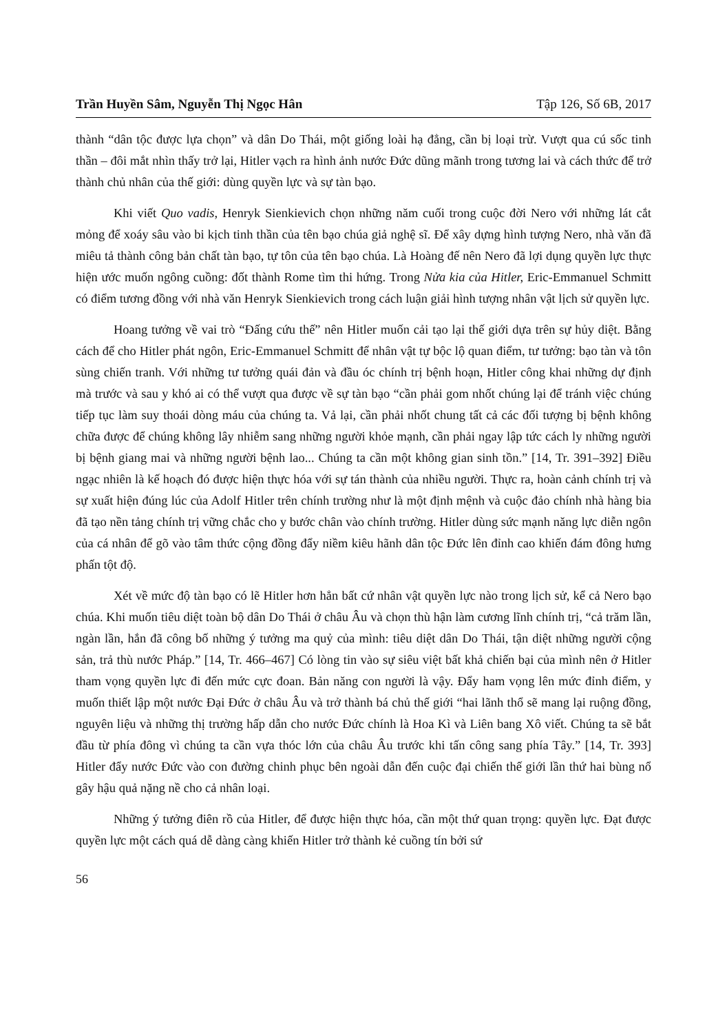Trần Huyền Sâm, Nguyễn Thị Ngọc Hân Tập 126, Số 6B, 2017
thành “dân tộc được lựa chọn” và dân Do Thái, một giống loài hạ đẳng, cần bị loại trừ. Vượt qua cú sốc tinh thần – đôi mắt nhìn thấy trở lại, Hitler vạch ra hình ảnh nước Đức dũng mãnh trong tương lai và cách thức để trở thành chủ nhân của thế giới: dùng quyền lực và sự tàn bạo.
Khi viết Quo vadis, Henryk Sienkievich chọn những năm cuối trong cuộc đời Nero với những lát cắt mỏng để xoáy sâu vào bi kịch tinh thần của tên bạo chúa giả nghệ sĩ. Để xây dựng hình tượng Nero, nhà văn đã miêu tả thành công bản chất tàn bạo, tự tôn của tên bạo chúa. Là Hoàng đế nên Nero đã lợi dụng quyền lực thực hiện ước muốn ngông cuồng: đốt thành Rome tìm thi hứng. Trong Nửa kia của Hitler, Eric-Emmanuel Schmitt có điểm tương đồng với nhà văn Henryk Sienkievich trong cách luận giải hình tượng nhân vật lịch sử quyền lực.
Hoang tưởng về vai trò “Đấng cứu thế” nên Hitler muốn cải tạo lại thế giới dựa trên sự hủy diệt. Bằng cách để cho Hitler phát ngôn, Eric-Emmanuel Schmitt để nhân vật tự bộc lộ quan điểm, tư tưởng: bạo tàn và tôn sùng chiến tranh. Với những tư tưởng quái đản và đầu óc chính trị bệnh hoạn, Hitler công khai những dự định mà trước và sau y khó ai có thể vượt qua được về sự tàn bạo “cần phải gom nhốt chúng lại để tránh việc chúng tiếp tục làm suy thoái dòng máu của chúng ta. Vả lại, cần phải nhốt chung tất cả các đối tượng bị bệnh không chữa được để chúng không lây nhiễm sang những người khỏe mạnh, cần phải ngay lập tức cách ly những người bị bệnh giang mai và những người bệnh lao... Chúng ta cần một không gian sinh tồn.” [14, Tr. 391–392] Điều ngạc nhiên là kế hoạch đó được hiện thực hóa với sự tán thành của nhiều người. Thực ra, hoàn cảnh chính trị và sự xuất hiện đúng lúc của Adolf Hitler trên chính trường như là một định mệnh và cuộc đảo chính nhà hàng bia đã tạo nền tảng chính trị vững chắc cho y bước chân vào chính trường. Hitler dùng sức mạnh năng lực diễn ngôn của cá nhân để gõ vào tâm thức cộng đồng đẩy niềm kiêu hãnh dân tộc Đức lên đỉnh cao khiến đám đông hưng phấn tột độ.
Xét về mức độ tàn bạo có lẽ Hitler hơn hẳn bất cứ nhân vật quyền lực nào trong lịch sử, kể cả Nero bạo chúa. Khi muốn tiêu diệt toàn bộ dân Do Thái ở châu Âu và chọn thù hận làm cương lĩnh chính trị, “cả trăm lần, ngàn lần, hắn đã công bố những ý tưởng ma quỷ của mình: tiêu diệt dân Do Thái, tận diệt những người cộng sản, trả thù nước Pháp.” [14, Tr. 466–467] Có lòng tin vào sự siêu việt bất khả chiến bại của mình nên ở Hitler tham vọng quyền lực đi đến mức cực đoan. Bản năng con người là vậy. Đẩy ham vọng lên mức đỉnh điểm, y muốn thiết lập một nước Đại Đức ở châu Âu và trở thành bá chủ thế giới “hai lãnh thổ sẽ mang lại ruộng đồng, nguyên liệu và những thị trường hấp dẫn cho nước Đức chính là Hoa Kì và Liên bang Xô viết. Chúng ta sẽ bắt đầu từ phía đông vì chúng ta cần vựa thóc lớn của châu Âu trước khi tấn công sang phía Tây.” [14, Tr. 393] Hitler đẩy nước Đức vào con đường chinh phục bên ngoài dẫn đến cuộc đại chiến thế giới lần thứ hai bùng nổ gây hậu quả nặng nề cho cả nhân loại.
Những ý tưởng điên rồ của Hitler, để được hiện thực hóa, cần một thứ quan trọng: quyền lực. Đạt được quyền lực một cách quá dễ dàng càng khiến Hitler trở thành kẻ cuồng tín bởi sứ
56